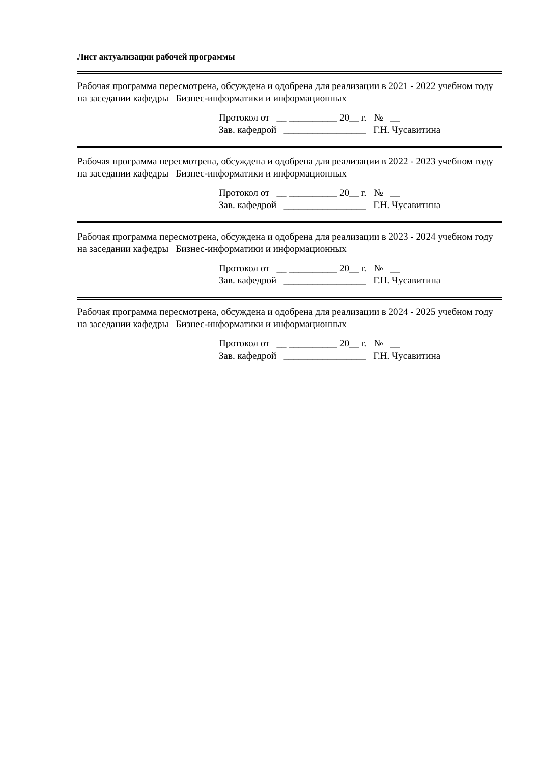Лист актуализации рабочей программы
Рабочая программа пересмотрена, обсуждена и одобрена для реализации в 2021 - 2022 учебном году на заседании кафедры Бизнес-информатики и информационных
Протокол от __ __________ 20__ г. № __
Зав. кафедрой _________________ Г.Н. Чусавитина
Рабочая программа пересмотрена, обсуждена и одобрена для реализации в 2022 - 2023 учебном году на заседании кафедры Бизнес-информатики и информационных
Протокол от __ __________ 20__ г. № __
Зав. кафедрой _________________ Г.Н. Чусавитина
Рабочая программа пересмотрена, обсуждена и одобрена для реализации в 2023 - 2024 учебном году на заседании кафедры Бизнес-информатики и информационных
Протокол от __ __________ 20__ г. № __
Зав. кафедрой _________________ Г.Н. Чусавитина
Рабочая программа пересмотрена, обсуждена и одобрена для реализации в 2024 - 2025 учебном году на заседании кафедры Бизнес-информатики и информационных
Протокол от __ __________ 20__ г. № __
Зав. кафедрой _________________ Г.Н. Чусавитина